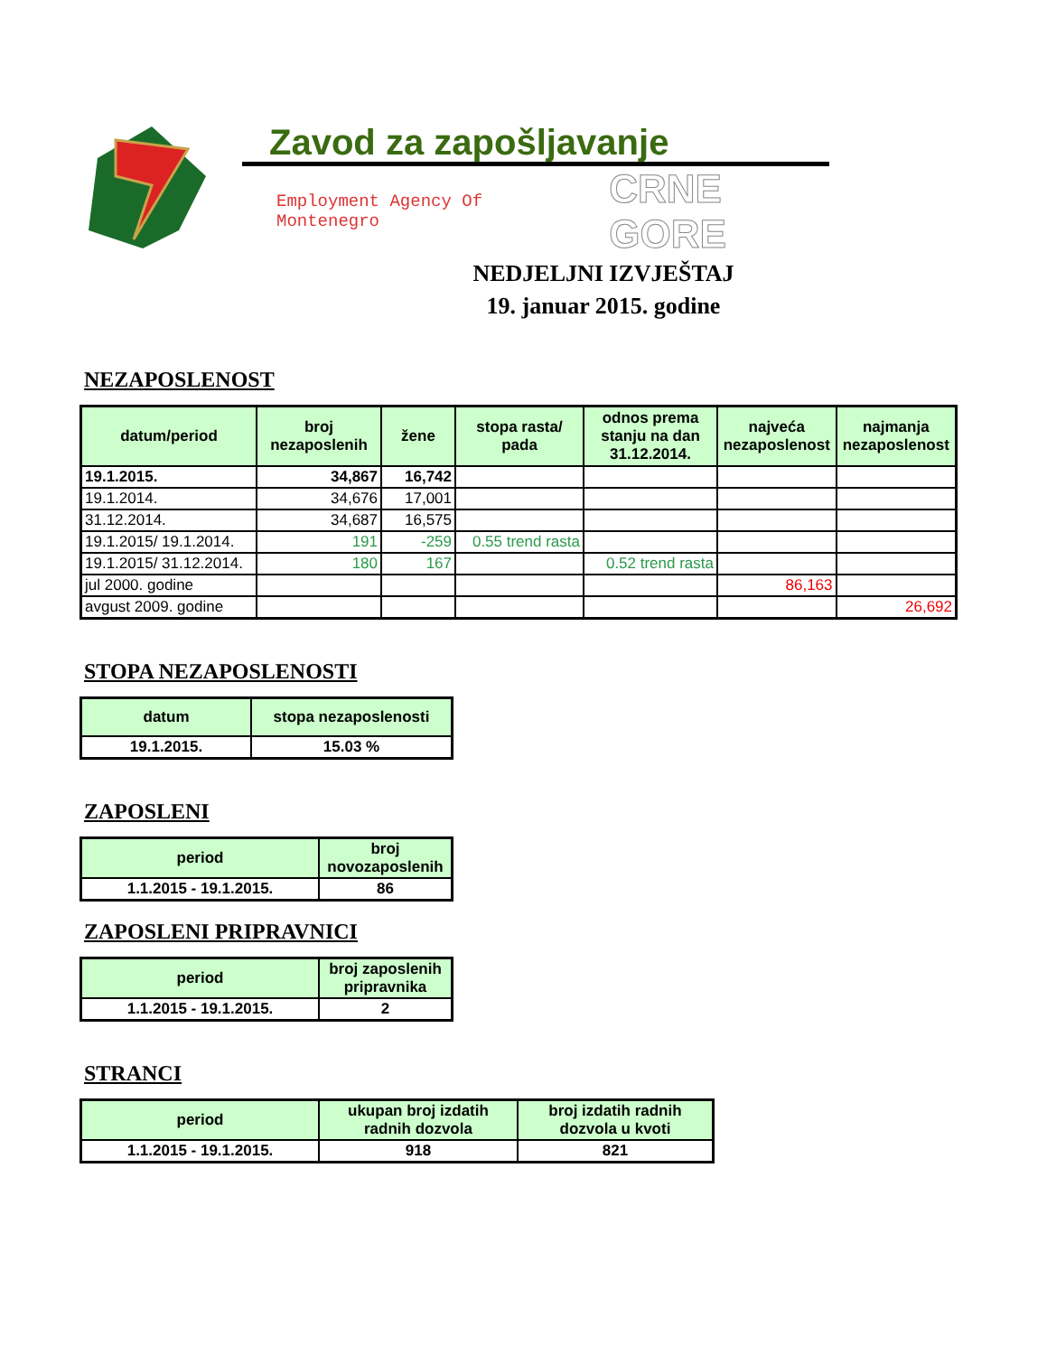Zavod za zapošljavanje
Employment Agency Of Montenegro CRNE GORE
NEDJELJNI IZVJEŠTAJ
19. januar 2015. godine
NEZAPOSLENOST
| datum/period | broj nezaposlenih | žene | stopa rasta/ pada | odnos prema stanju na dan 31.12.2014. | najveća nezaposlenost | najmanja nezaposlenost |
| --- | --- | --- | --- | --- | --- | --- |
| 19.1.2015. | 34,867 | 16,742 | | | | |
| 19.1.2014. | 34,676 | 17,001 | | | | |
| 31.12.2014. | 34,687 | 16,575 | | | | |
| 19.1.2015/ 19.1.2014. | 191 | -259 | 0.55 trend rasta | | | |
| 19.1.2015/ 31.12.2014. | 180 | 167 | | 0.52 trend rasta | | |
| jul 2000. godine | | | | | 86,163 | |
| avgust 2009. godine | | | | | | 26,692 |
STOPA NEZAPOSLENOSTI
| datum | stopa nezaposlenosti |
| --- | --- |
| 19.1.2015. | 15.03 % |
ZAPOSLENI
| period | broj novozaposlenih |
| --- | --- |
| 1.1.2015 - 19.1.2015. | 86 |
ZAPOSLENI PRIPRAVNICI
| period | broj zaposlenih pripravnika |
| --- | --- |
| 1.1.2015 - 19.1.2015. | 2 |
STRANCI
| period | ukupan broj izdatih radnih dozvola | broj izdatih radnih dozvola u kvoti |
| --- | --- | --- |
| 1.1.2015 - 19.1.2015. | 918 | 821 |